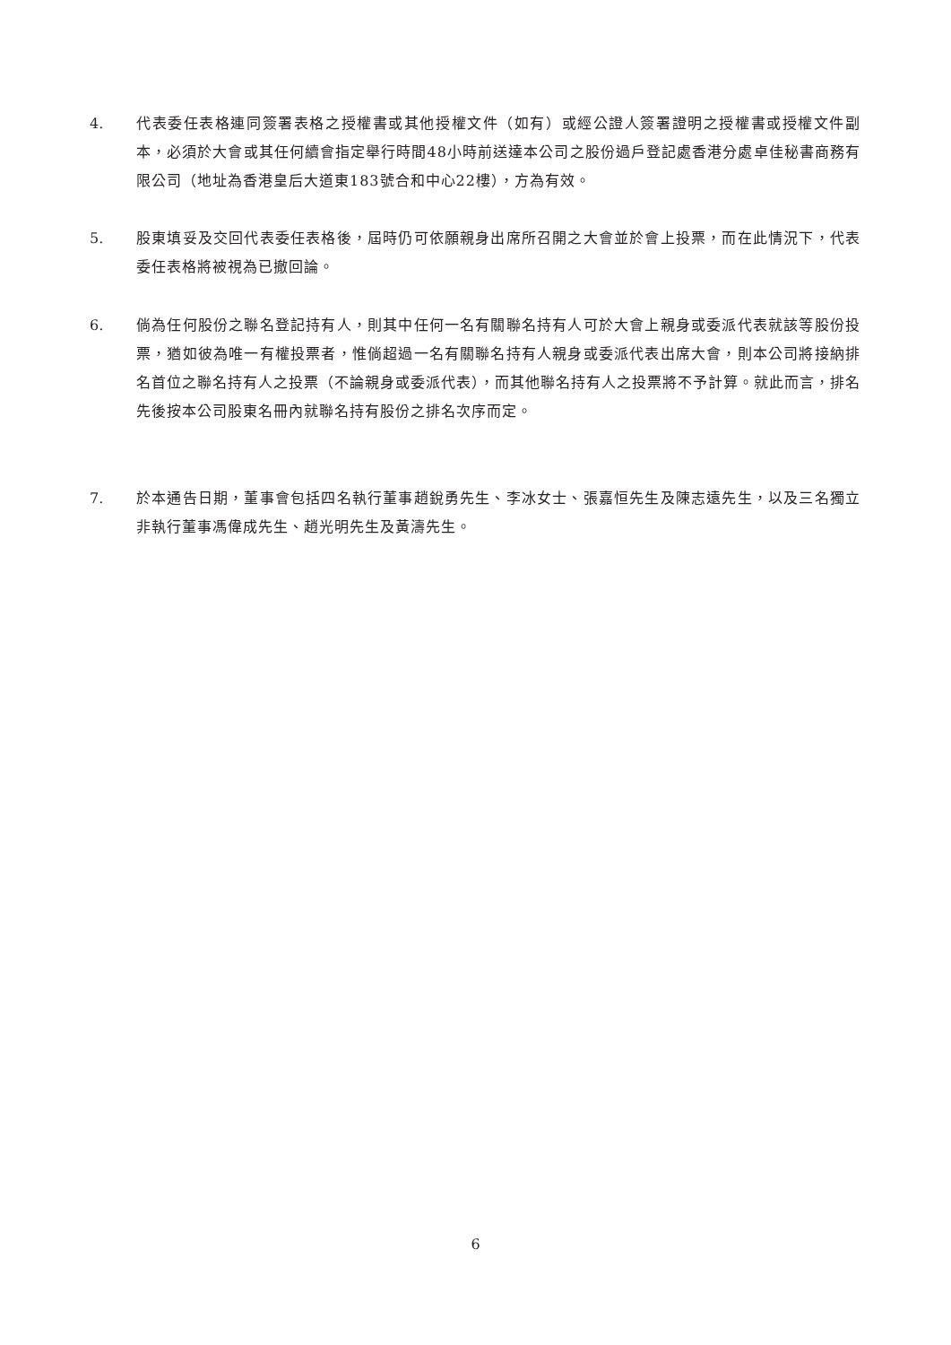4. 代表委任表格連同簽署表格之授權書或其他授權文件（如有）或經公證人簽署證明之授權書或授權文件副本，必須於大會或其任何續會指定舉行時間48小時前送達本公司之股份過戶登記處香港分處卓佳秘書商務有限公司（地址為香港皇后大道東183號合和中心22樓），方為有效。
5. 股東填妥及交回代表委任表格後，屆時仍可依願親身出席所召開之大會並於會上投票，而在此情況下，代表委任表格將被視為已撤回論。
6. 倘為任何股份之聯名登記持有人，則其中任何一名有關聯名持有人可於大會上親身或委派代表就該等股份投票，猶如彼為唯一有權投票者，惟倘超過一名有關聯名持有人親身或委派代表出席大會，則本公司將接納排名首位之聯名持有人之投票（不論親身或委派代表），而其他聯名持有人之投票將不予計算。就此而言，排名先後按本公司股東名冊內就聯名持有股份之排名次序而定。
7. 於本通告日期，董事會包括四名執行董事趙銳勇先生、李冰女士、張嘉恒先生及陳志遠先生，以及三名獨立非執行董事馮偉成先生、趙光明先生及黃濤先生。
6